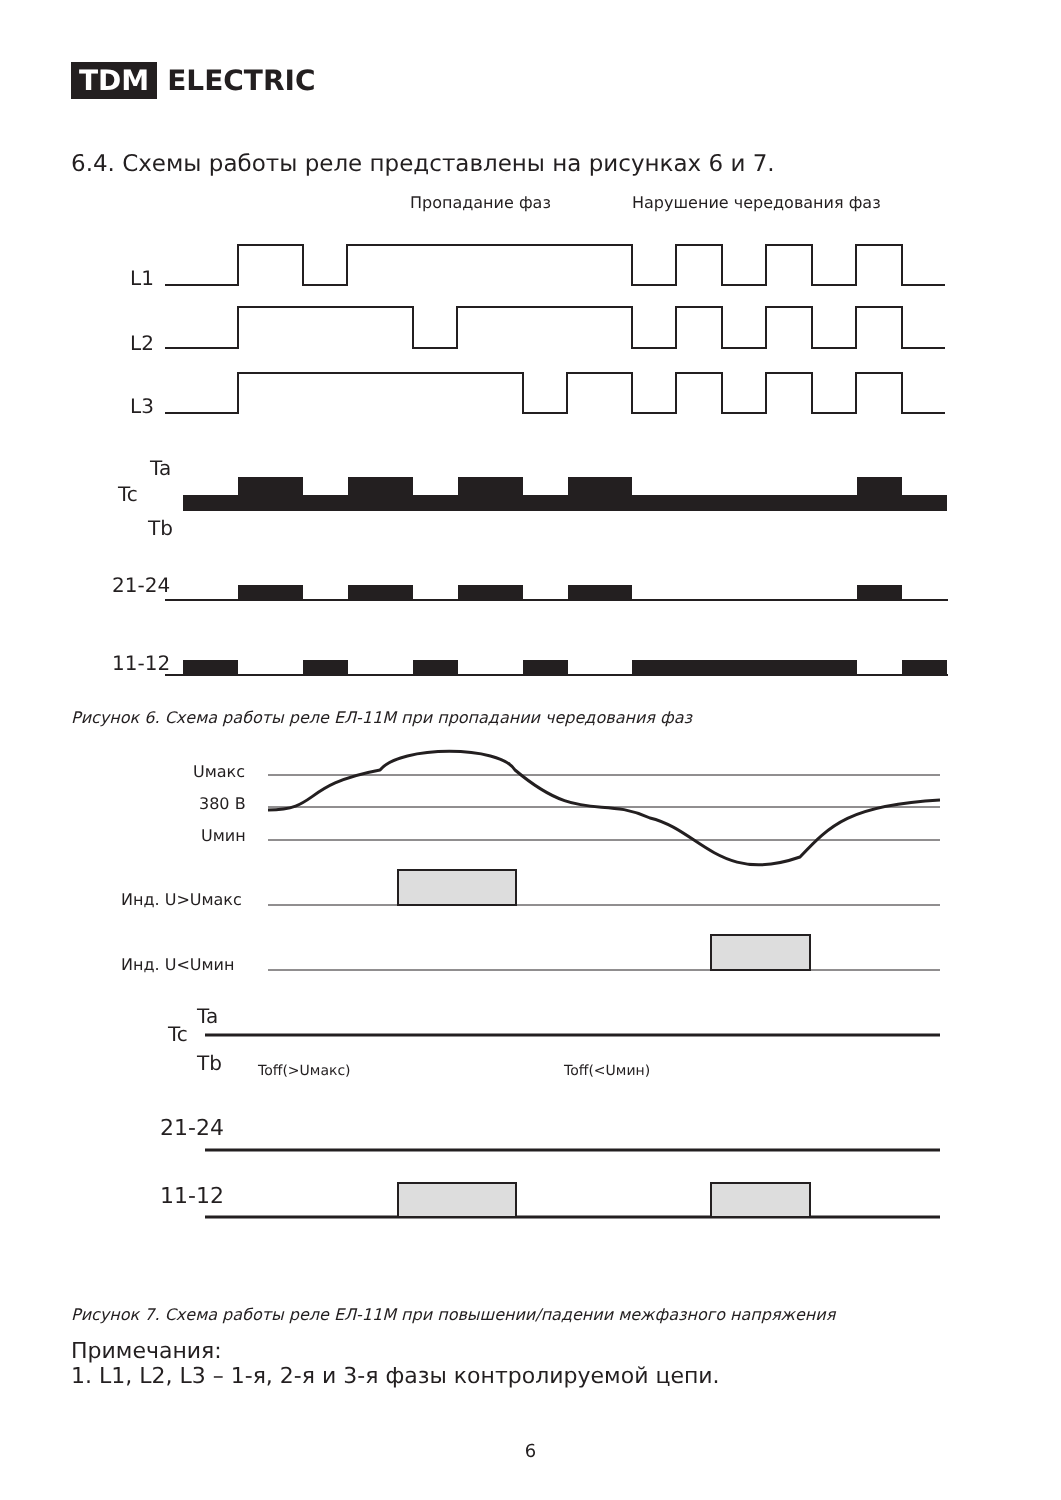TDM ELECTRIC
6.4. Схемы работы реле представлены на рисунках 6 и 7.
Пропадание фаз
Нарушение чередования фаз
L1
L2
L3
Ta
Tc
Tb
21-24
11-12
Рисунок 6. Схема работы реле ЕЛ-11М при пропадании чередования фаз
Uмакс
380 В
Uмин
Инд. U>Uмакс
Инд. U<Uмин
Ta
Tc
Tb
Toff(>Uмакс)
Toff(<Uмин)
21-24
11-12
Рисунок 7. Схема работы реле ЕЛ-11М при повышении/падении межфазного напряжения
Примечания:
1. L1, L2, L3 – 1-я, 2-я и 3-я фазы контролируемой цепи.
6